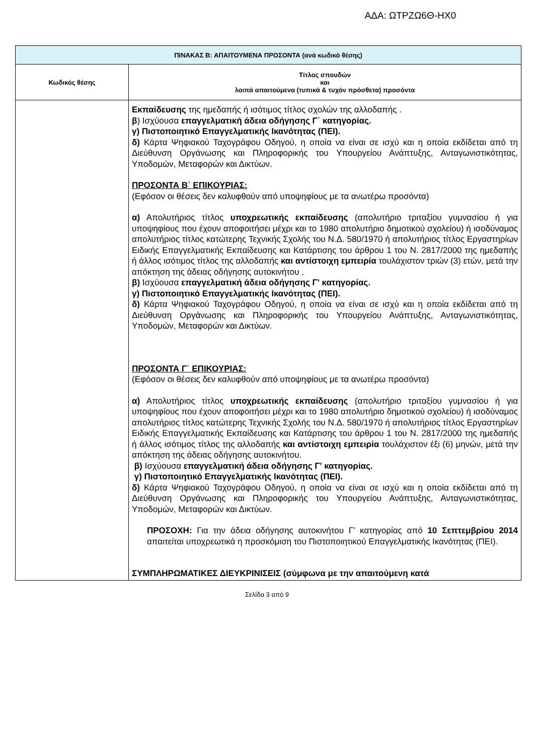ΑΔΑ: ΩΤΡΖΩ6Θ-ΗΧ0
| ΠΙΝΑΚΑΣ Β: ΑΠΑΙΤΟΥΜΕΝΑ ΠΡΟΣΟΝΤΑ (ανά κωδικό θέσης) | |
| --- | --- |
| Κωδικός θέσης | Τίτλος σπουδών και λοιπά απαιτούμενα (τυπικά & τυχόν πρόσθετα) προσόντα |
| | Εκπαίδευσης της ημεδαπής ή ισότιμος τίτλος σχολών της αλλοδαπής . β ) Ισχύουσα επαγγελματική άδεια οδήγησης Γ΄ κατηγορίας. γ) Πιστοποιητικό Επαγγελματικής Ικανότητας (ΠΕΙ). δ) Κάρτα Ψηφιακού Ταχογράφου Οδηγού, η οποία να είναι σε ισχύ και η οποία εκδίδεται από τη Διεύθυνση Οργάνωσης και Πληροφορικής του Υπουργείου Ανάπτυξης, Ανταγωνιστικότητας, Υποδομών, Μεταφορών και Δικτύων. ΠΡΟΣΟΝΤΑ Β΄ ΕΠΙΚΟΥΡΙΑΣ: (Εφόσον οι θέσεις δεν καλυφθούν από υποψηφίους με τα ανωτέρω προσόντα) α) Απολυτήριος τίτλος υποχρεωτικής εκπαίδευσης (απολυτήριο τριταξίου γυμνασίου ή για υποψηφίους που έχουν αποφοιτήσει μέχρι και το 1980 απολυτήριο δημοτικού σχολείου) ή ισοδύναμος απολυτήριος τίτλος κατώτερης Τεχνικής Σχολής του Ν.Δ. 580/1970 ή απολυτήριος τίτλος Εργαστηρίων Ειδικής Επαγγελματικής Εκπαίδευσης και Κατάρτισης του άρθρου 1 του Ν. 2817/2000 της ημεδαπής ή άλλος ισότιμος τίτλος της αλλοδαπής και αντίστοιχη εμπειρία τουλάχιστον τριών (3) ετών, μετά την απόκτηση της άδειας οδήγησης αυτοκινήτου . β) Ισχύουσα επαγγελματική άδεια οδήγησης Γ' κατηγορίας. γ) Πιστοποιητικό Επαγγελματικής Ικανότητας (ΠΕΙ). δ) Κάρτα Ψηφιακού Ταχογράφου Οδηγού, η οποία να είναι σε ισχύ και η οποία εκδίδεται από τη Διεύθυνση Οργάνωσης και Πληροφορικής του Υπουργείου Ανάπτυξης, Ανταγωνιστικότητας, Υποδομών, Μεταφορών και Δικτύων. ΠΡΟΣΟΝΤΑ Γ΄ ΕΠΙΚΟΥΡΙΑΣ: (Εφόσον οι θέσεις δεν καλυφθούν από υποψηφίους με τα ανωτέρω προσόντα) α) Απολυτήριος τίτλος υποχρεωτικής εκπαίδευσης (απολυτήριο τριταξίου γυμνασίου ή για υποψηφίους που έχουν αποφοιτήσει μέχρι και το 1980 απολυτήριο δημοτικού σχολείου) ή ισοδύναμος απολυτήριος τίτλος κατώτερης Τεχνικής Σχολής του Ν.Δ. 580/1970 ή απολυτήριος τίτλος Εργαστηρίων Ειδικής Επαγγελματικής Εκπαίδευσης και Κατάρτισης του άρθρου 1 του Ν. 2817/2000 της ημεδαπής ή άλλος ισότιμος τίτλος της αλλοδαπής και αντίστοιχη εμπειρία τουλάχιστον έξι (6) μηνών, μετά την απόκτηση της άδειας οδήγησης αυτοκινήτου. β) Ισχύουσα επαγγελματική άδεια οδήγησης Γ' κατηγορίας. γ) Πιστοποιητικό Επαγγελματικής Ικανότητας (ΠΕΙ). δ) Κάρτα Ψηφιακού Ταχογράφου Οδηγού, η οποία να είναι σε ισχύ και η οποία εκδίδεται από τη Διεύθυνση Οργάνωσης και Πληροφορικής του Υπουργείου Ανάπτυξης, Ανταγωνιστικότητας, Υποδομών, Μεταφορών και Δικτύων. ΠΡΟΣΟΧΗ: Για την άδεια οδήγησης αυτοκινήτου Γ’ κατηγορίας από 10 Σεπτεμβρίου 2014 απαιτείται υποχρεωτικά η προσκόμιση του Πιστοποιητικού Επαγγελματικής Ικανότητας (ΠΕΙ). ΣΥΜΠΛΗΡΩΜΑΤΙΚΕΣ ΔΙΕΥΚΡΙΝΙΣΕΙΣ (σύμφωνα με την απαιτούμενη κατά |
Σελίδα 3 από 9